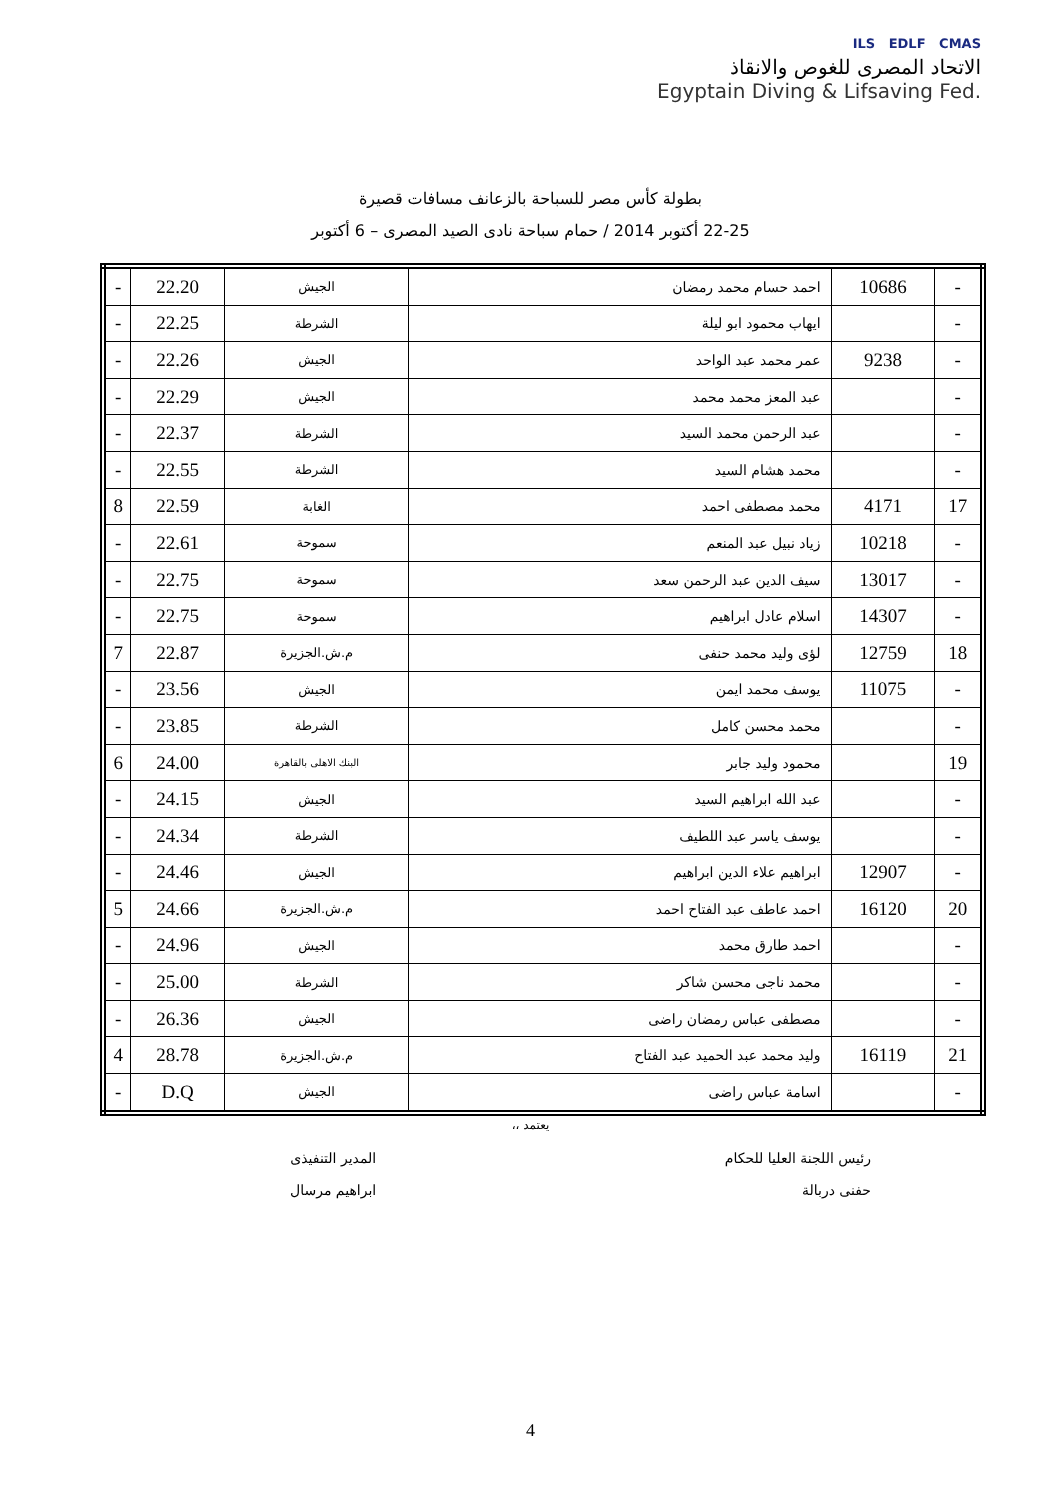ILS EDLF CMAS
الاتحاد المصرى للغوص والانقاذ
Egyptain Diving & Lifsaving Fed.
بطولة كأس مصر للسباحة بالزعانف مسافات قصيرة
22-25 أكتوبر 2014 / حمام سباحة نادى الصيد المصرى – 6 أكتوبر
| - | 10686 | احمد حسام محمد رمضان | الجيش | 22.20 | - |
| - | | ايهاب محمود ابو ليلة | الشرطة | 22.25 | - |
| - | 9238 | عمر محمد عبد الواحد | الجيش | 22.26 | - |
| - | | عبد المعز محمد محمد | الجيش | 22.29 | - |
| - | | عبد الرحمن محمد السيد | الشرطة | 22.37 | - |
| - | | محمد هشام السيد | الشرطة | 22.55 | - |
| 17 | 4171 | محمد مصطفى احمد | الغابة | 22.59 | 8 |
| - | 10218 | زياد نبيل عبد المنعم | سموحة | 22.61 | - |
| - | 13017 | سيف الدين عبد الرحمن سعد | سموحة | 22.75 | - |
| - | 14307 | اسلام عادل ابراهيم | سموحة | 22.75 | - |
| 18 | 12759 | لؤى وليد محمد حنفى | م.ش.الجزيرة | 22.87 | 7 |
| - | 11075 | يوسف محمد ايمن | الجيش | 23.56 | - |
| - | | محمد محسن كامل | الشرطة | 23.85 | - |
| 19 | | محمود وليد جابر | البنك الاهلى بالقاهرة | 24.00 | 6 |
| - | | عبد الله ابراهيم السيد | الجيش | 24.15 | - |
| - | | يوسف ياسر عبد اللطيف | الشرطة | 24.34 | - |
| - | 12907 | ابراهيم علاء الدين ابراهيم | الجيش | 24.46 | - |
| 20 | 16120 | احمد عاطف عبد الفتاح احمد | م.ش.الجزيرة | 24.66 | 5 |
| - | | احمد طارق محمد | الجيش | 24.96 | - |
| - | | محمد ناجى محسن شاكر | الشرطة | 25.00 | - |
| - | | مصطفى عباس رمضان راضى | الجيش | 26.36 | - |
| 21 | 16119 | وليد محمد عبد الحميد عبد الفتاح | م.ش.الجزيرة | 28.78 | 4 |
| - | | اسامة عباس راضى | الجيش | D.Q | - |
يعتمد ،،
رئيس اللجنة العليا للحكام
حفنى دربالة
المدير التنفيذى
ابراهيم مرسال
4